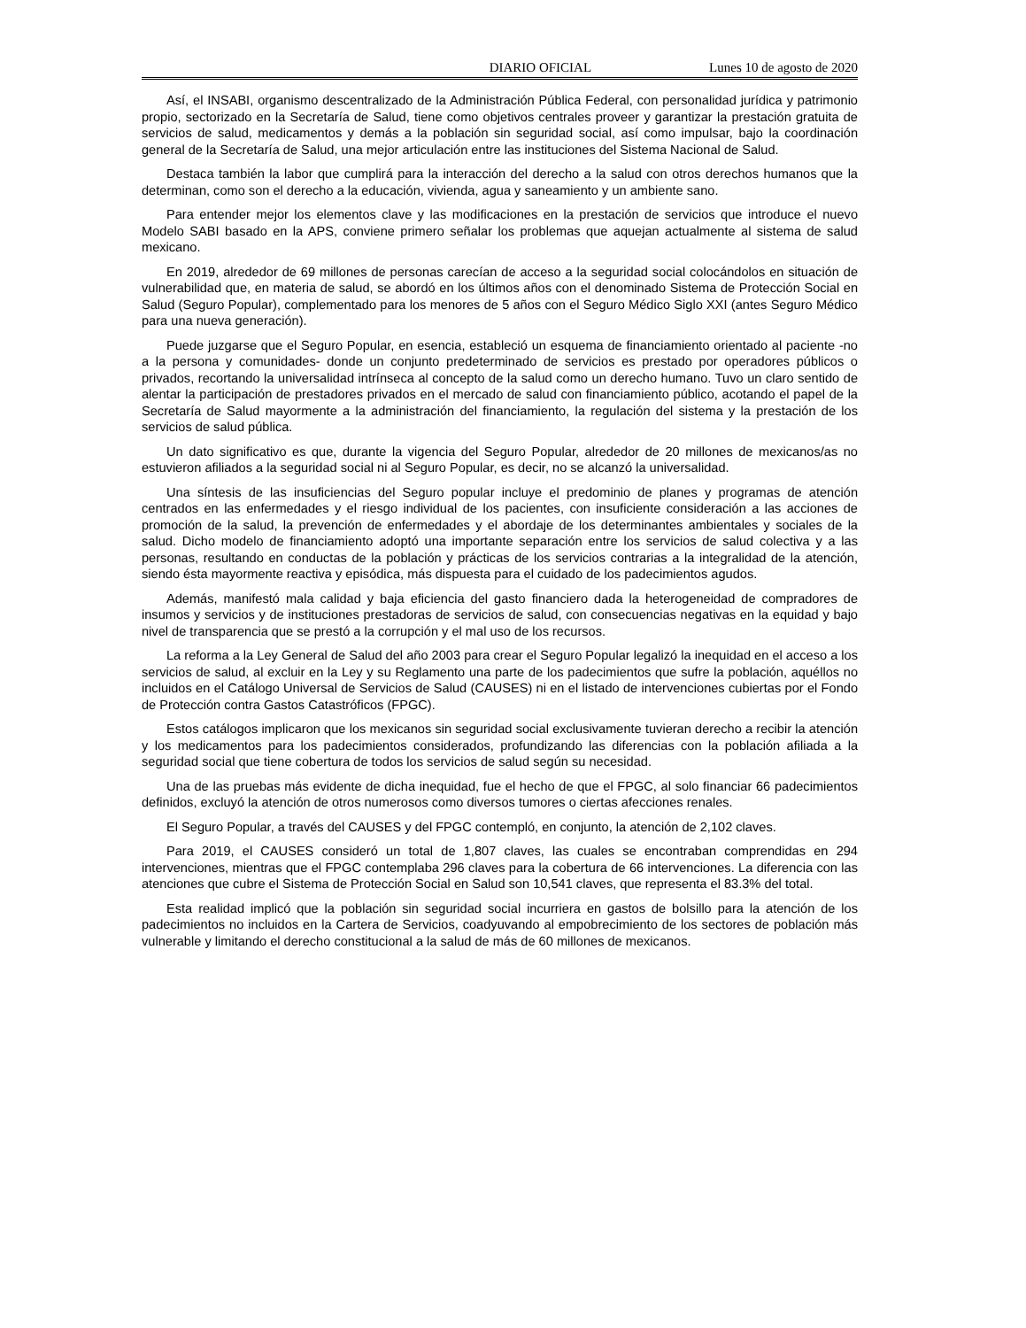DIARIO OFICIAL Lunes 10 de agosto de 2020
Así, el INSABI, organismo descentralizado de la Administración Pública Federal, con personalidad jurídica y patrimonio propio, sectorizado en la Secretaría de Salud, tiene como objetivos centrales proveer y garantizar la prestación gratuita de servicios de salud, medicamentos y demás a la población sin seguridad social, así como impulsar, bajo la coordinación general de la Secretaría de Salud, una mejor articulación entre las instituciones del Sistema Nacional de Salud.
Destaca también la labor que cumplirá para la interacción del derecho a la salud con otros derechos humanos que la determinan, como son el derecho a la educación, vivienda, agua y saneamiento y un ambiente sano.
Para entender mejor los elementos clave y las modificaciones en la prestación de servicios que introduce el nuevo Modelo SABI basado en la APS, conviene primero señalar los problemas que aquejan actualmente al sistema de salud mexicano.
En 2019, alrededor de 69 millones de personas carecían de acceso a la seguridad social colocándolos en situación de vulnerabilidad que, en materia de salud, se abordó en los últimos años con el denominado Sistema de Protección Social en Salud (Seguro Popular), complementado para los menores de 5 años con el Seguro Médico Siglo XXI (antes Seguro Médico para una nueva generación).
Puede juzgarse que el Seguro Popular, en esencia, estableció un esquema de financiamiento orientado al paciente -no a la persona y comunidades- donde un conjunto predeterminado de servicios es prestado por operadores públicos o privados, recortando la universalidad intrínseca al concepto de la salud como un derecho humano. Tuvo un claro sentido de alentar la participación de prestadores privados en el mercado de salud con financiamiento público, acotando el papel de la Secretaría de Salud mayormente a la administración del financiamiento, la regulación del sistema y la prestación de los servicios de salud pública.
Un dato significativo es que, durante la vigencia del Seguro Popular, alrededor de 20 millones de mexicanos/as no estuvieron afiliados a la seguridad social ni al Seguro Popular, es decir, no se alcanzó la universalidad.
Una síntesis de las insuficiencias del Seguro popular incluye el predominio de planes y programas de atención centrados en las enfermedades y el riesgo individual de los pacientes, con insuficiente consideración a las acciones de promoción de la salud, la prevención de enfermedades y el abordaje de los determinantes ambientales y sociales de la salud. Dicho modelo de financiamiento adoptó una importante separación entre los servicios de salud colectiva y a las personas, resultando en conductas de la población y prácticas de los servicios contrarias a la integralidad de la atención, siendo ésta mayormente reactiva y episódica, más dispuesta para el cuidado de los padecimientos agudos.
Además, manifestó mala calidad y baja eficiencia del gasto financiero dada la heterogeneidad de compradores de insumos y servicios y de instituciones prestadoras de servicios de salud, con consecuencias negativas en la equidad y bajo nivel de transparencia que se prestó a la corrupción y el mal uso de los recursos.
La reforma a la Ley General de Salud del año 2003 para crear el Seguro Popular legalizó la inequidad en el acceso a los servicios de salud, al excluir en la Ley y su Reglamento una parte de los padecimientos que sufre la población, aquéllos no incluidos en el Catálogo Universal de Servicios de Salud (CAUSES) ni en el listado de intervenciones cubiertas por el Fondo de Protección contra Gastos Catastróficos (FPGC).
Estos catálogos implicaron que los mexicanos sin seguridad social exclusivamente tuvieran derecho a recibir la atención y los medicamentos para los padecimientos considerados, profundizando las diferencias con la población afiliada a la seguridad social que tiene cobertura de todos los servicios de salud según su necesidad.
Una de las pruebas más evidente de dicha inequidad, fue el hecho de que el FPGC, al solo financiar 66 padecimientos definidos, excluyó la atención de otros numerosos como diversos tumores o ciertas afecciones renales.
El Seguro Popular, a través del CAUSES y del FPGC contempló, en conjunto, la atención de 2,102 claves.
Para 2019, el CAUSES consideró un total de 1,807 claves, las cuales se encontraban comprendidas en 294 intervenciones, mientras que el FPGC contemplaba 296 claves para la cobertura de 66 intervenciones. La diferencia con las atenciones que cubre el Sistema de Protección Social en Salud son 10,541 claves, que representa el 83.3% del total.
Esta realidad implicó que la población sin seguridad social incurriera en gastos de bolsillo para la atención de los padecimientos no incluidos en la Cartera de Servicios, coadyuvando al empobrecimiento de los sectores de población más vulnerable y limitando el derecho constitucional a la salud de más de 60 millones de mexicanos.